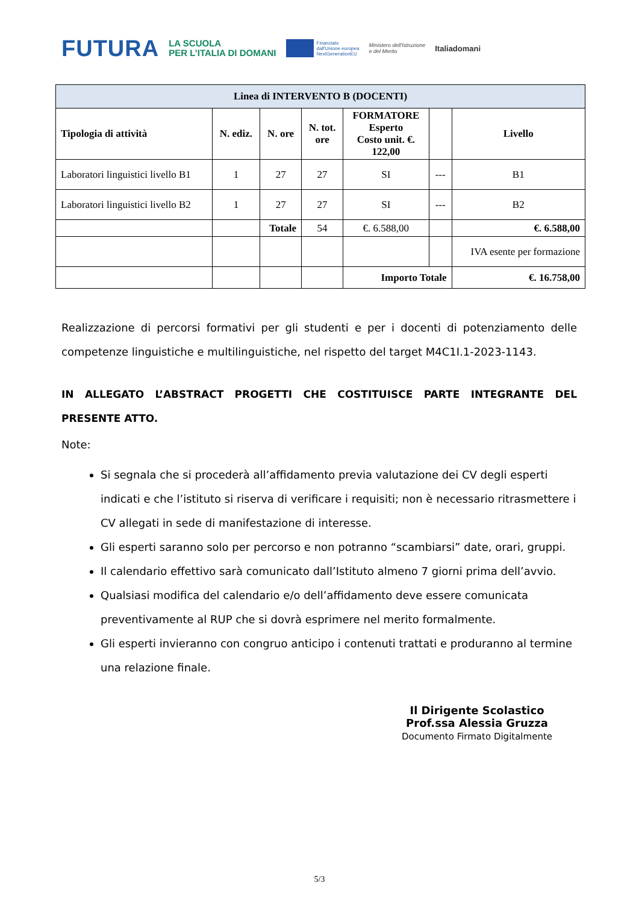FUTURA LA SCUOLA
PER L’ITALIA DI DOMANI Finanziato
dall'Unione europea
NextGenerationEU Ministero dell'Istruzione
e del Merito Italiadomani
| Linea di INTERVENTO B (DOCENTI) | | | | | | |
| --- | --- | --- | --- | --- | --- | --- |
| Tipologia di attività | N. ediz. | N. ore | N. tot. ore | FORMATORE Esperto Costo unit. €. 122,00 | | Livello |
| Laboratori linguistici livello B1 | 1 | 27 | 27 | SI | --- | B1 |
| Laboratori linguistici livello B2 | 1 | 27 | 27 | SI | --- | B2 |
| | | Totale | 54 | €. 6.588,00 | | €. 6.588,00 |
| | | | | | | IVA esente per formazione |
| | | | | Importo Totale | | €. 16.758,00 |
Realizzazione di percorsi formativi per gli studenti e per i docenti di potenziamento delle competenze linguistiche e multilinguistiche, nel rispetto del target M4C1I.1-2023-1143.
IN ALLEGATO L’ABSTRACT PROGETTI CHE COSTITUISCE PARTE INTEGRANTE DEL PRESENTE ATTO.
Note:
Si segnala che si procederà all’affidamento previa valutazione dei CV degli esperti indicati e che l’istituto si riserva di verificare i requisiti; non è necessario ritrasmettere i CV allegati in sede di manifestazione di interesse.
Gli esperti saranno solo per percorso e non potranno “scambiarsi” date, orari, gruppi.
Il calendario effettivo sarà comunicato dall’Istituto almeno 7 giorni prima dell’avvio.
Qualsiasi modifica del calendario e/o dell’affidamento deve essere comunicata preventivamente al RUP che si dovrà esprimere nel merito formalmente.
Gli esperti invieranno con congruo anticipo i contenuti trattati e produranno al termine una relazione finale.
Il Dirigente Scolastico
Prof.ssa Alessia Gruzza
Documento Firmato Digitalmente
5/3